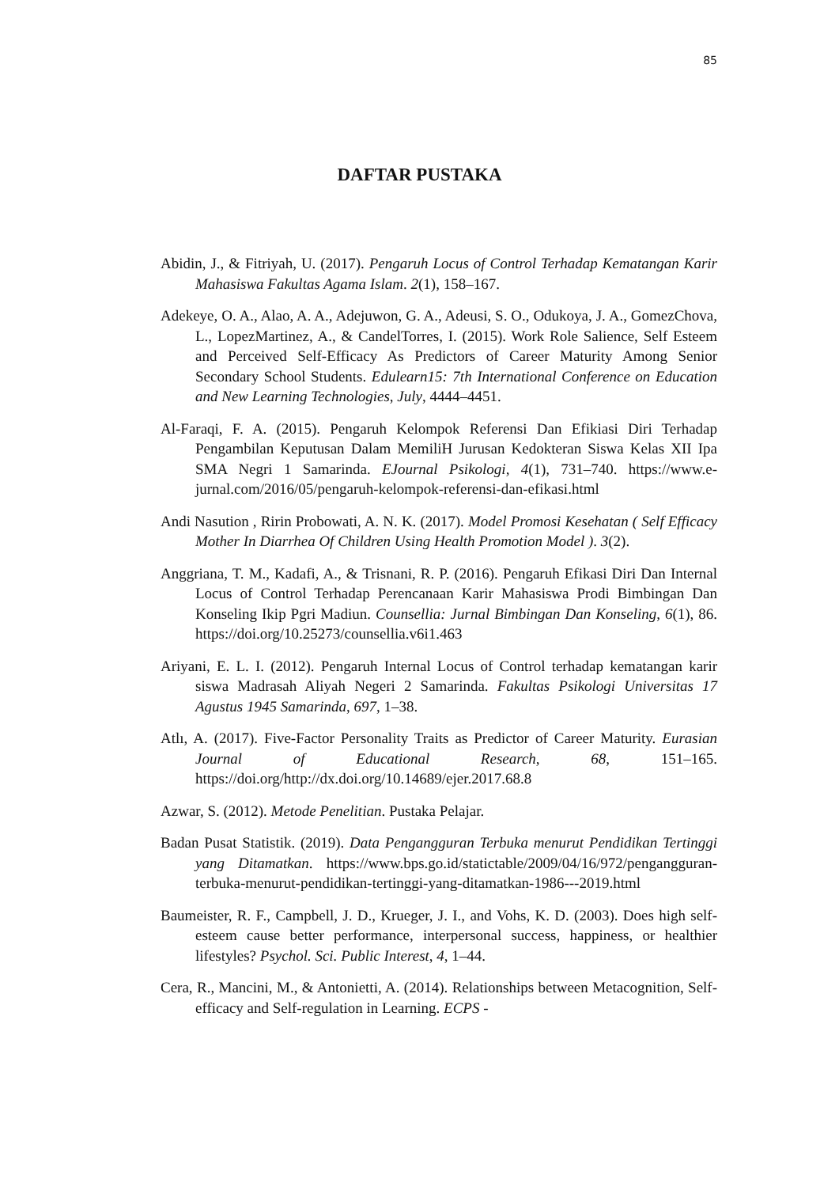85
DAFTAR PUSTAKA
Abidin, J., & Fitriyah, U. (2017). Pengaruh Locus of Control Terhadap Kematangan Karir Mahasiswa Fakultas Agama Islam. 2(1), 158–167.
Adekeye, O. A., Alao, A. A., Adejuwon, G. A., Adeusi, S. O., Odukoya, J. A., GomezChova, L., LopezMartinez, A., & CandelTorres, I. (2015). Work Role Salience, Self Esteem and Perceived Self-Efficacy As Predictors of Career Maturity Among Senior Secondary School Students. Edulearn15: 7th International Conference on Education and New Learning Technologies, July, 4444–4451.
Al-Faraqi, F. A. (2015). Pengaruh Kelompok Referensi Dan Efikiasi Diri Terhadap Pengambilan Keputusan Dalam MemiliH Jurusan Kedokteran Siswa Kelas XII Ipa SMA Negri 1 Samarinda. EJournal Psikologi, 4(1), 731–740. https://www.e-jurnal.com/2016/05/pengaruh-kelompok-referensi-dan-efikasi.html
Andi Nasution , Ririn Probowati, A. N. K. (2017). Model Promosi Kesehatan ( Self Efficacy Mother In Diarrhea Of Children Using Health Promotion Model ). 3(2).
Anggriana, T. M., Kadafi, A., & Trisnani, R. P. (2016). Pengaruh Efikasi Diri Dan Internal Locus of Control Terhadap Perencanaan Karir Mahasiswa Prodi Bimbingan Dan Konseling Ikip Pgri Madiun. Counsellia: Jurnal Bimbingan Dan Konseling, 6(1), 86. https://doi.org/10.25273/counsellia.v6i1.463
Ariyani, E. L. I. (2012). Pengaruh Internal Locus of Control terhadap kematangan karir siswa Madrasah Aliyah Negeri 2 Samarinda. Fakultas Psikologi Universitas 17 Agustus 1945 Samarinda, 697, 1–38.
Atlı, A. (2017). Five-Factor Personality Traits as Predictor of Career Maturity. Eurasian Journal of Educational Research, 68, 151–165. https://doi.org/http://dx.doi.org/10.14689/ejer.2017.68.8
Azwar, S. (2012). Metode Penelitian. Pustaka Pelajar.
Badan Pusat Statistik. (2019). Data Pengangguran Terbuka menurut Pendidikan Tertinggi yang Ditamatkan. https://www.bps.go.id/statictable/2009/04/16/972/pengangguran-terbuka-menurut-pendidikan-tertinggi-yang-ditamatkan-1986---2019.html
Baumeister, R. F., Campbell, J. D., Krueger, J. I., and Vohs, K. D. (2003). Does high self-esteem cause better performance, interpersonal success, happiness, or healthier lifestyles? Psychol. Sci. Public Interest, 4, 1–44.
Cera, R., Mancini, M., & Antonietti, A. (2014). Relationships between Metacognition, Self-efficacy and Self-regulation in Learning. ECPS -